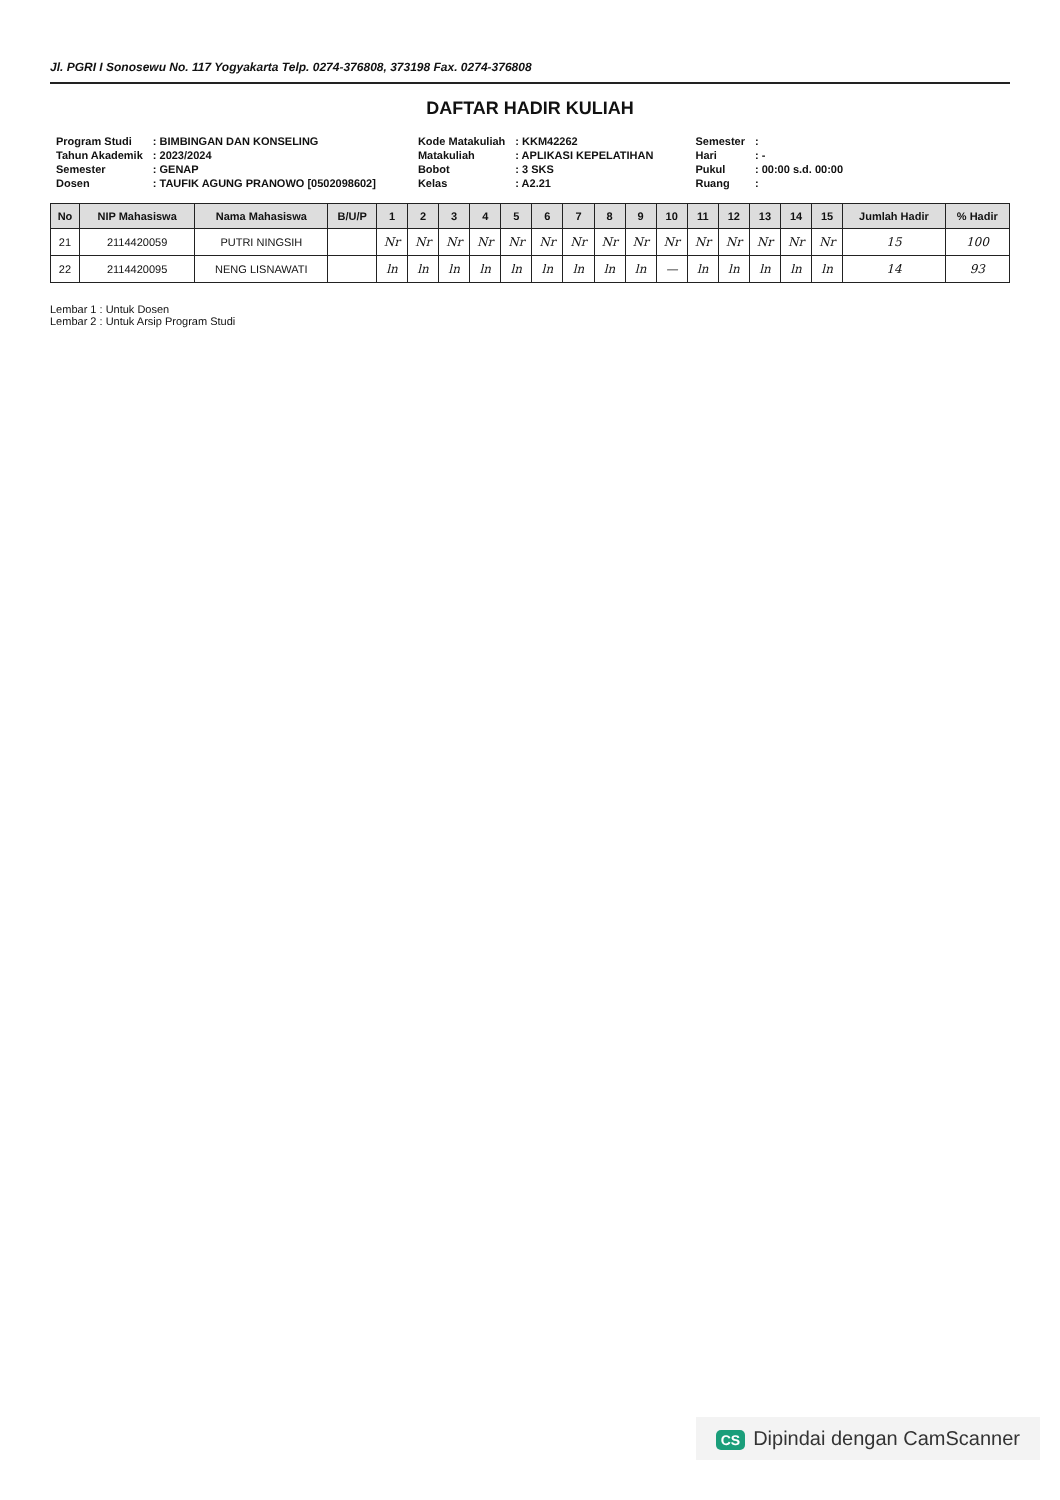Jl. PGRI I Sonosewu No. 117 Yogyakarta Telp. 0274-376808, 373198 Fax. 0274-376808
DAFTAR HADIR KULIAH
| Program Studi | : BIMBINGAN DAN KONSELING |
| Tahun Akademik | : 2023/2024 |
| Semester | : GENAP |
| Dosen | : TAUFIK AGUNG PRANOWO [0502098602] |
| Kode Matakuliah | : KKM42262 |
| Matakuliah | : APLIKASI KEPELATIHAN |
| Bobot | : 3 SKS |
| Kelas | : A2.21 |
| Semester | : |
| Hari | : - |
| Pukul | : 00:00 s.d. 00:00 |
| Ruang | : |
| No | NIP Mahasiswa | Nama Mahasiswa | B/U/P | 1 | 2 | 3 | 4 | 5 | 6 | 7 | 8 | 9 | 10 | 11 | 12 | 13 | 14 | 15 | Jumlah Hadir | % Hadir |
| --- | --- | --- | --- | --- | --- | --- | --- | --- | --- | --- | --- | --- | --- | --- | --- | --- | --- | --- | --- | --- |
| 21 | 2114420059 | PUTRI NINGSIH | | Nr | Nr | Nr | Nr | Nr | Nr | Nr | Nr | Nr | Nr | Nr | Nr | Nr | Nr | Nr | 15 | 100 |
| 22 | 2114420095 | NENG LISNAWATI | | ln | ln | ln | ln | ln | ln | ln | ln | ln | — | ln | ln | ln | ln | ln | 14 | 93 |
Lembar 1 : Untuk Dosen
Lembar 2 : Untuk Arsip Program Studi
CS Dipindai dengan CamScanner